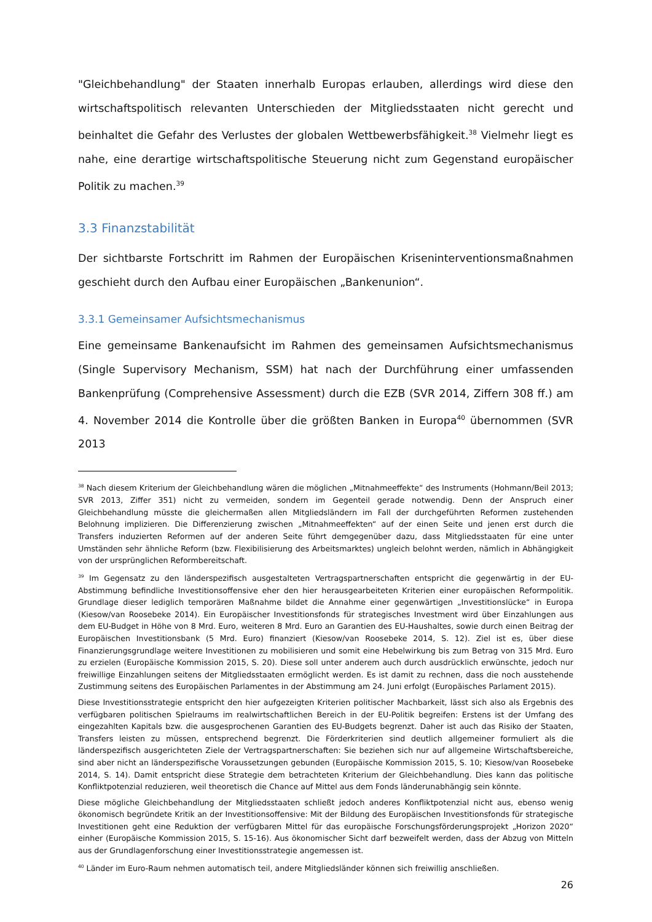"Gleichbehandlung" der Staaten innerhalb Europas erlauben, allerdings wird diese den wirtschaftspolitisch relevanten Unterschieden der Mitgliedsstaaten nicht gerecht und beinhaltet die Gefahr des Verlustes der globalen Wettbewerbsfähigkeit.<sup>38</sup> Vielmehr liegt es nahe, eine derartige wirtschaftspolitische Steuerung nicht zum Gegenstand europäischer Politik zu machen.<sup>39</sup>
3.3 Finanzstabilität
Der sichtbarste Fortschritt im Rahmen der Europäischen Kriseninterventionsmaßnahmen geschieht durch den Aufbau einer Europäischen „Bankenunion“.
3.3.1 Gemeinsamer Aufsichtsmechanismus
Eine gemeinsame Bankenaufsicht im Rahmen des gemeinsamen Aufsichtsmechanismus (Single Supervisory Mechanism, SSM) hat nach der Durchführung einer umfassenden Bankenprüfung (Comprehensive Assessment) durch die EZB (SVR 2014, Ziffern 308 ff.) am 4. November 2014 die Kontrolle über die größten Banken in Europa<sup>40</sup> übernommen (SVR 2013
<sup>38</sup> Nach diesem Kriterium der Gleichbehandlung wären die möglichen „Mitnahmeeffekte“ des Instruments (Hohmann/Beil 2013; SVR 2013, Ziffer 351) nicht zu vermeiden, sondern im Gegenteil gerade notwendig. Denn der Anspruch einer Gleichbehandlung müsste die gleichermaßen allen Mitgliedsländern im Fall der durchgeführten Reformen zustehenden Belohnung implizieren. Die Differenzierung zwischen „Mitnahmeeffekten“ auf der einen Seite und jenen erst durch die Transfers induzierten Reformen auf der anderen Seite führt demgegenüber dazu, dass Mitgliedsstaaten für eine unter Umständen sehr ähnliche Reform (bzw. Flexibilisierung des Arbeitsmarktes) ungleich belohnt werden, nämlich in Abhängigkeit von der ursprünglichen Reformbereitschaft.
<sup>39</sup> Im Gegensatz zu den länderspezifisch ausgestalteten Vertragspartnerschaften entspricht die gegenwärtig in der EU-Abstimmung befindliche Investitionsoffensive eher den hier herausgearbeiteten Kriterien einer europäischen Reformpolitik. Grundlage dieser lediglich temporären Maßnahme bildet die Annahme einer gegenwärtigen „Investitionslücke“ in Europa (Kiesow/van Roosebeke 2014). Ein Europäischer Investitionsfonds für strategisches Investment wird über Einzahlungen aus dem EU-Budget in Höhe von 8 Mrd. Euro, weiteren 8 Mrd. Euro an Garantien des EU-Haushaltes, sowie durch einen Beitrag der Europäischen Investitionsbank (5 Mrd. Euro) finanziert (Kiesow/van Roosebeke 2014, S. 12). Ziel ist es, über diese Finanzierungsgrundlage weitere Investitionen zu mobilisieren und somit eine Hebelwirkung bis zum Betrag von 315 Mrd. Euro zu erzielen (Europäische Kommission 2015, S. 20). Diese soll unter anderem auch durch ausdrücklich erwünschte, jedoch nur freiwillige Einzahlungen seitens der Mitgliedsstaaten ermöglicht werden. Es ist damit zu rechnen, dass die noch ausstehende Zustimmung seitens des Europäischen Parlamentes in der Abstimmung am 24. Juni erfolgt (Europäisches Parlament 2015).
Diese Investitionsstrategie entspricht den hier aufgezeigten Kriterien politischer Machbarkeit, lässt sich also als Ergebnis des verfügbaren politischen Spielraums im realwirtschaftlichen Bereich in der EU-Politik begreifen: Erstens ist der Umfang des eingezahlten Kapitals bzw. die ausgesprochenen Garantien des EU-Budgets begrenzt. Daher ist auch das Risiko der Staaten, Transfers leisten zu müssen, entsprechend begrenzt. Die Förderkriterien sind deutlich allgemeiner formuliert als die länderspezifisch ausgerichteten Ziele der Vertragspartnerschaften: Sie beziehen sich nur auf allgemeine Wirtschaftsbereiche, sind aber nicht an länderspezifische Voraussetzungen gebunden (Europäische Kommission 2015, S. 10; Kiesow/van Roosebeke 2014, S. 14). Damit entspricht diese Strategie dem betrachteten Kriterium der Gleichbehandlung. Dies kann das politische Konfliktpotenzial reduzieren, weil theoretisch die Chance auf Mittel aus dem Fonds länderunabhängig sein könnte.
Diese mögliche Gleichbehandlung der Mitgliedsstaaten schließt jedoch anderes Konfliktpotenzial nicht aus, ebenso wenig ökonomisch begründete Kritik an der Investitionsoffensive: Mit der Bildung des Europäischen Investitionsfonds für strategische Investitionen geht eine Reduktion der verfügbaren Mittel für das europäische Forschungsförderungsprojekt „Horizon 2020“ einher (Europäische Kommission 2015, S. 15-16). Aus ökonomischer Sicht darf bezweifelt werden, dass der Abzug von Mitteln aus der Grundlagenforschung einer Investitionsstrategie angemessen ist.
<sup>40</sup> Länder im Euro-Raum nehmen automatisch teil, andere Mitgliedsländer können sich freiwillig anschließen.
26